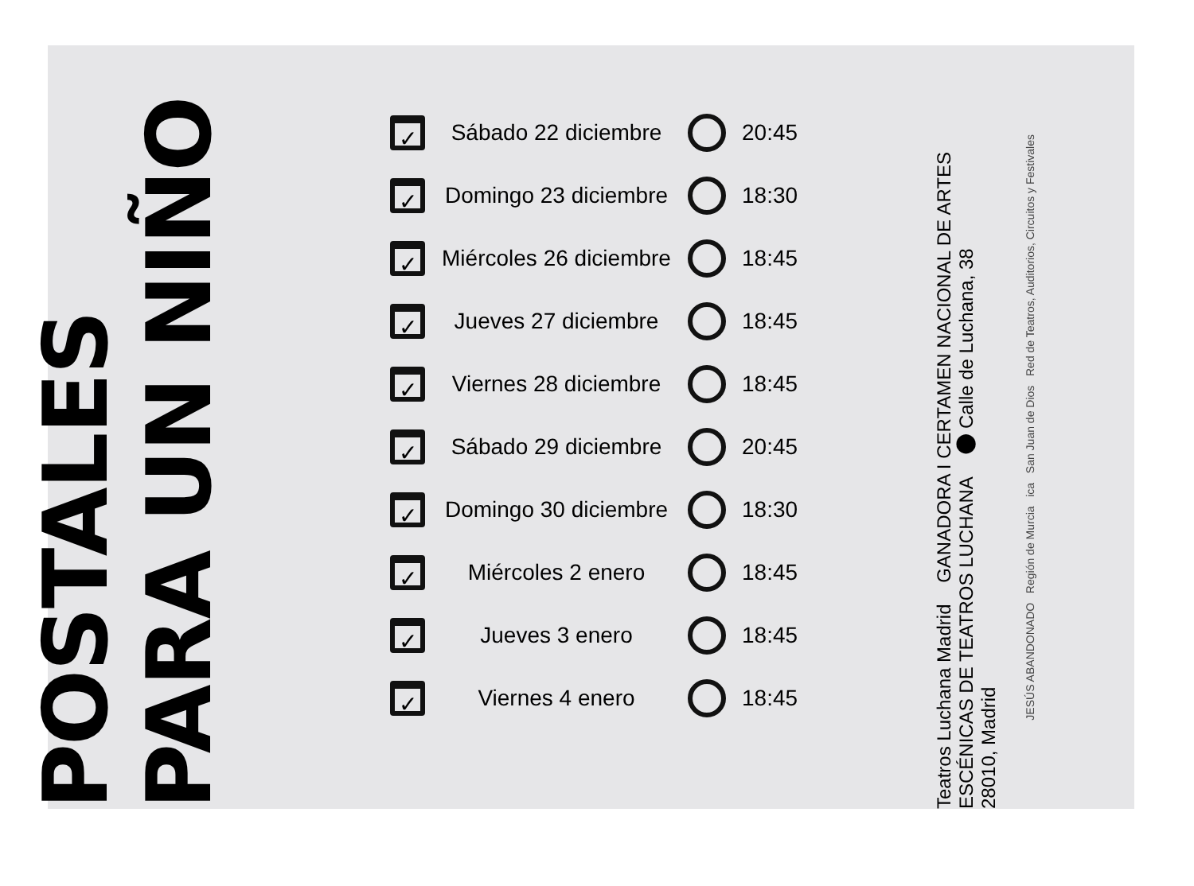POSTALES PARA UN NIÑO
| ✓ | Sábado 22 diciembre | | 20:45 |
| ✓ | Domingo 23 diciembre | | 18:30 |
| ✓ | Miércoles 26 diciembre | | 18:45 |
| ✓ | Jueves 27 diciembre | | 18:45 |
| ✓ | Viernes 28 diciembre | | 18:45 |
| ✓ | Sábado 29 diciembre | | 20:45 |
| ✓ | Domingo 30 diciembre | | 18:30 |
| ✓ | Miércoles 2 enero | | 18:45 |
| ✓ | Jueves 3 enero | | 18:45 |
| ✓ | Viernes 4 enero | | 18:45 |
Teatros Luchana Madrid GANADORA I CERTAMEN NACIONAL DE ARTES ESCÉNICAS DE TEATROS LUCHANA ⬤ Calle de Luchana, 38
28010, Madrid
JESÚS ABANDONADO Región de Murcia ica San Juan de Dios Red de Teatros, Auditorios, Circuitos y Festivales